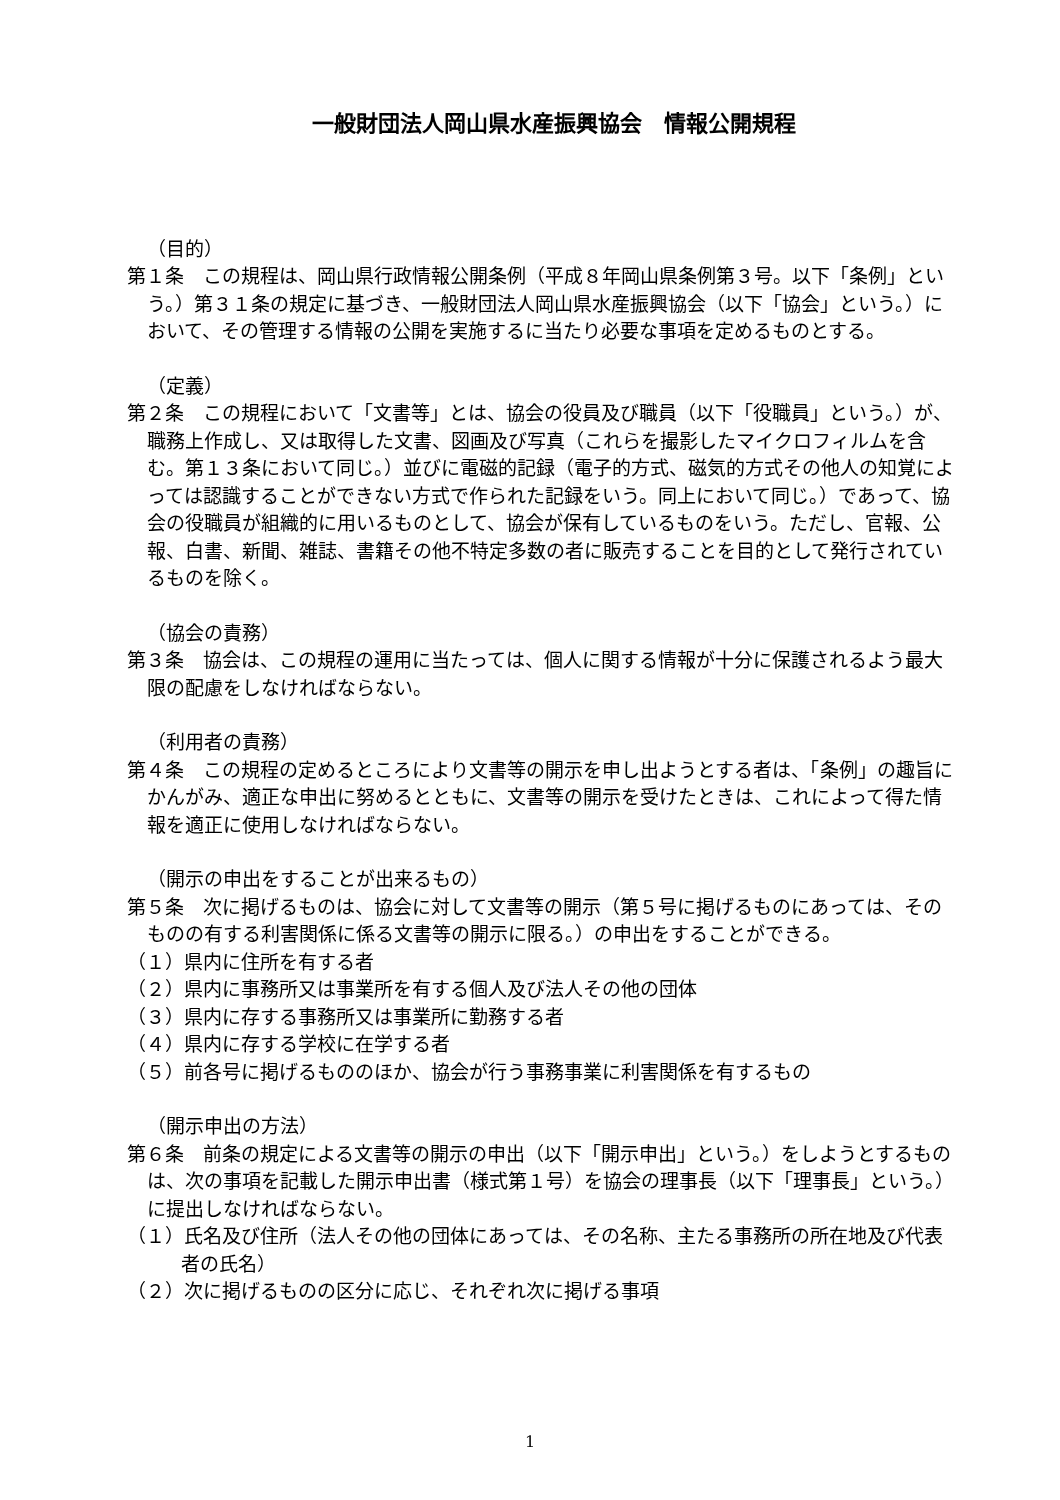一般財団法人岡山県水産振興協会　情報公開規程
（目的）
第１条　この規程は、岡山県行政情報公開条例（平成８年岡山県条例第３号。以下「条例」という。）第３１条の規定に基づき、一般財団法人岡山県水産振興協会（以下「協会」という。）において、その管理する情報の公開を実施するに当たり必要な事項を定めるものとする。
（定義）
第２条　この規程において「文書等」とは、協会の役員及び職員（以下「役職員」という。）が、職務上作成し、又は取得した文書、図画及び写真（これらを撮影したマイクロフィルムを含む。第１３条において同じ。）並びに電磁的記録（電子的方式、磁気的方式その他人の知覚によっては認識することができない方式で作られた記録をいう。同上において同じ。）であって、協会の役職員が組織的に用いるものとして、協会が保有しているものをいう。ただし、官報、公報、白書、新聞、雑誌、書籍その他不特定多数の者に販売することを目的として発行されているものを除く。
（協会の責務）
第３条　協会は、この規程の運用に当たっては、個人に関する情報が十分に保護されるよう最大限の配慮をしなければならない。
（利用者の責務）
第４条　この規程の定めるところにより文書等の開示を申し出ようとする者は、「条例」の趣旨にかんがみ、適正な申出に努めるとともに、文書等の開示を受けたときは、これによって得た情報を適正に使用しなければならない。
（開示の申出をすることが出来るもの）
第５条　次に掲げるものは、協会に対して文書等の開示（第５号に掲げるものにあっては、そのものの有する利害関係に係る文書等の開示に限る。）の申出をすることができる。
（１）県内に住所を有する者
（２）県内に事務所又は事業所を有する個人及び法人その他の団体
（３）県内に存する事務所又は事業所に勤務する者
（４）県内に存する学校に在学する者
（５）前各号に掲げるもののほか、協会が行う事務事業に利害関係を有するもの
（開示申出の方法）
第６条　前条の規定による文書等の開示の申出（以下「開示申出」という。）をしようとするものは、次の事項を記載した開示申出書（様式第１号）を協会の理事長（以下「理事長」という。）に提出しなければならない。
（１）氏名及び住所（法人その他の団体にあっては、その名称、主たる事務所の所在地及び代表者の氏名）
（２）次に掲げるものの区分に応じ、それぞれ次に掲げる事項
1